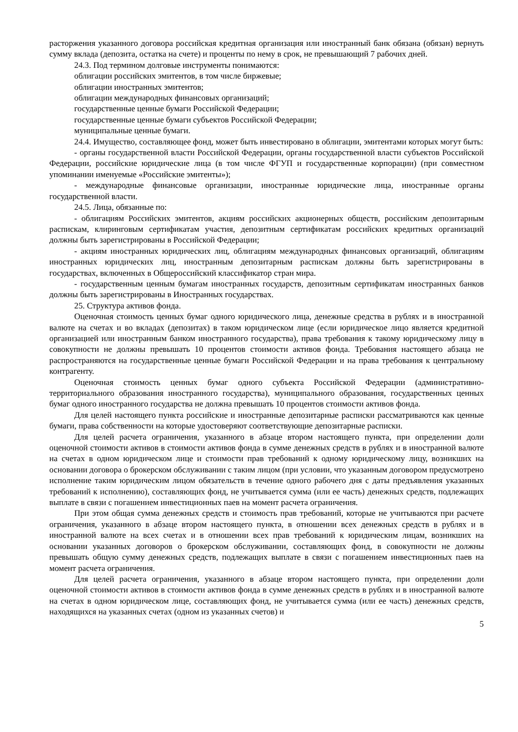расторжения указанного договора российская кредитная организация или иностранный банк обязана (обязан) вернуть сумму вклада (депозита, остатка на счете) и проценты по нему в срок, не превышающий 7 рабочих дней.
24.3. Под термином долговые инструменты понимаются:
облигации российских эмитентов, в том числе биржевые;
облигации иностранных эмитентов;
облигации международных финансовых организаций;
государственные ценные бумаги Российской Федерации;
государственные ценные бумаги субъектов Российской Федерации;
муниципальные ценные бумаги.
24.4. Имущество, составляющее фонд, может быть инвестировано в облигации, эмитентами которых могут быть:
- органы государственной власти Российской Федерации, органы государственной власти субъектов Российской Федерации, российские юридические лица (в том числе ФГУП и государственные корпорации) (при совместном упоминании именуемые «Российские эмитенты»);
- международные финансовые организации, иностранные юридические лица, иностранные органы государственной власти.
24.5. Лица, обязанные по:
- облигациям Российских эмитентов, акциям российских акционерных обществ, российским депозитарным распискам, клиринговым сертификатам участия, депозитным сертификатам российских кредитных организаций должны быть зарегистрированы в Российской Федерации;
- акциям иностранных юридических лиц, облигациям международных финансовых организаций, облигациям иностранных юридических лиц, иностранным депозитарным распискам должны быть зарегистрированы в государствах, включенных в Общероссийский классификатор стран мира.
- государственным ценным бумагам иностранных государств, депозитным сертификатам иностранных банков должны быть зарегистрированы в Иностранных государствах.
25. Структура активов фонда.
Оценочная стоимость ценных бумаг одного юридического лица, денежные средства в рублях и в иностранной валюте на счетах и во вкладах (депозитах) в таком юридическом лице (если юридическое лицо является кредитной организацией или иностранным банком иностранного государства), права требования к такому юридическому лицу в совокупности не должны превышать 10 процентов стоимости активов фонда. Требования настоящего абзаца не распространяются на государственные ценные бумаги Российской Федерации и на права требования к центральному контрагенту.
Оценочная стоимость ценных бумаг одного субъекта Российской Федерации (административно-территориального образования иностранного государства), муниципального образования, государственных ценных бумаг одного иностранного государства не должна превышать 10 процентов стоимости активов фонда.
Для целей настоящего пункта российские и иностранные депозитарные расписки рассматриваются как ценные бумаги, права собственности на которые удостоверяют соответствующие депозитарные расписки.
Для целей расчета ограничения, указанного в абзаце втором настоящего пункта, при определении доли оценочной стоимости активов в стоимости активов фонда в сумме денежных средств в рублях и в иностранной валюте на счетах в одном юридическом лице и стоимости прав требований к одному юридическому лицу, возникших на основании договора о брокерском обслуживании с таким лицом (при условии, что указанным договором предусмотрено исполнение таким юридическим лицом обязательств в течение одного рабочего дня с даты предъявления указанных требований к исполнению), составляющих фонд, не учитывается сумма (или ее часть) денежных средств, подлежащих выплате в связи с погашением инвестиционных паев на момент расчета ограничения.
При этом общая сумма денежных средств и стоимость прав требований, которые не учитываются при расчете ограничения, указанного в абзаце втором настоящего пункта, в отношении всех денежных средств в рублях и в иностранной валюте на всех счетах и в отношении всех прав требований к юридическим лицам, возникших на основании указанных договоров о брокерском обслуживании, составляющих фонд, в совокупности не должны превышать общую сумму денежных средств, подлежащих выплате в связи с погашением инвестиционных паев на момент расчета ограничения.
Для целей расчета ограничения, указанного в абзаце втором настоящего пункта, при определении доли оценочной стоимости активов в стоимости активов фонда в сумме денежных средств в рублях и в иностранной валюте на счетах в одном юридическом лице, составляющих фонд, не учитывается сумма (или ее часть) денежных средств, находящихся на указанных счетах (одном из указанных счетов) и
5